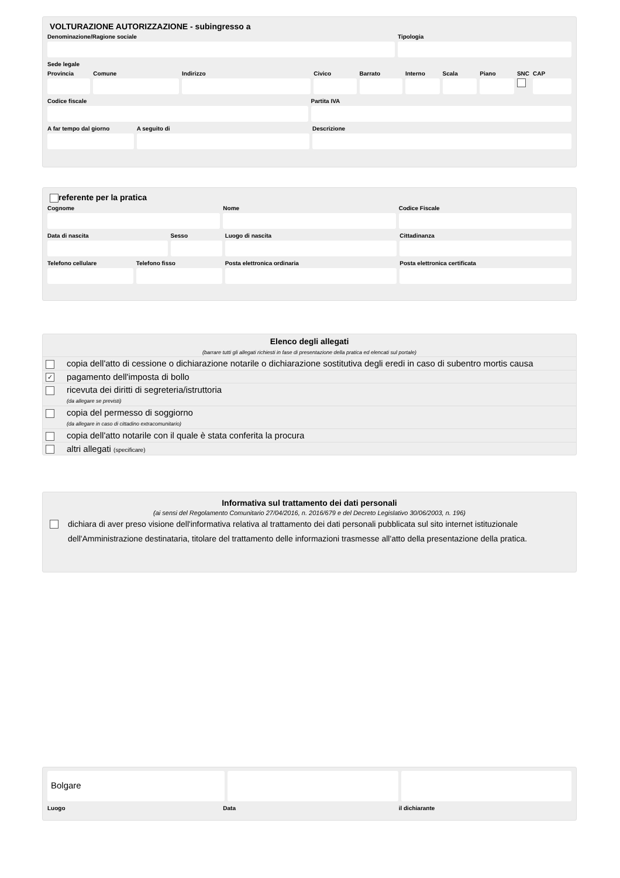VOLTURAZIONE AUTORIZZAZIONE - subingresso a
Denominazione/Ragione sociale Tipologia
Sede legale
Provincia Comune Indirizzo Civico Barrato Interno Scala Piano SNC CAP
Codice fiscale Partita IVA
A far tempo dal giorno A seguito di Descrizione
referente per la pratica
Cognome Nome Codice Fiscale
Data di nascita Sesso Luogo di nascita Cittadinanza
Telefono cellulare Telefono fisso Posta elettronica ordinaria Posta elettronica certificata
Elenco degli allegati
(barrare tutti gli allegati richiesti in fase di presentazione della pratica ed elencati sul portale)
| | copia dell'atto di cessione o dichiarazione notarile o dichiarazione sostitutiva degli eredi in caso di subentro mortis causa |
| ✓ | pagamento dell'imposta di bollo |
| | ricevuta dei diritti di segreteria/istruttoria (da allegare se previsti) |
| | copia del permesso di soggiorno (da allegare in caso di cittadino extracomunitario) |
| | copia dell'atto notarile con il quale è stata conferita la procura |
| | altri allegati (specificare) |
Informativa sul trattamento dei dati personali
(ai sensi del Regolamento Comunitario 27/04/2016, n. 2016/679 e del Decreto Legislativo 30/06/2003, n. 196)
dichiara di aver preso visione dell'informativa relativa al trattamento dei dati personali pubblicata sul sito internet istituzionale dell'Amministrazione destinataria, titolare del trattamento delle informazioni trasmesse all'atto della presentazione della pratica.
Bolgare
Luogo Data il dichiarante